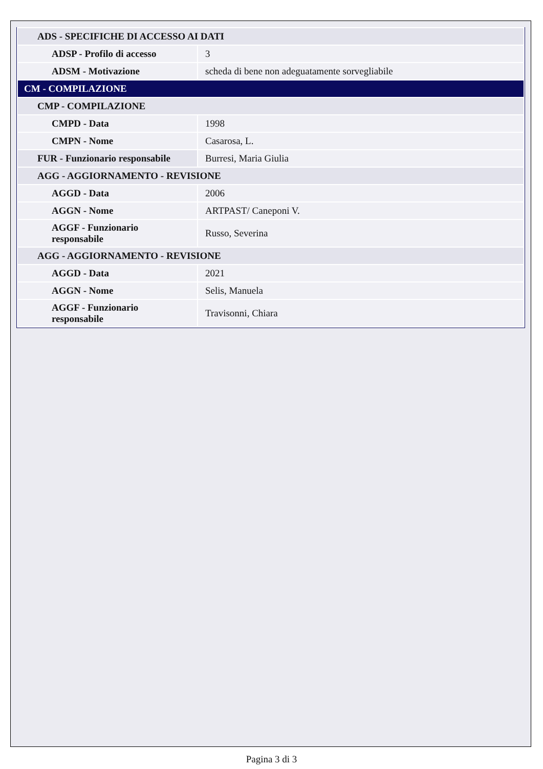| ADS - SPECIFICHE DI ACCESSO AI DATI | |
| ADSP - Profilo di accesso | 3 |
| ADSM - Motivazione | scheda di bene non adeguatamente sorvegliabile |
| CM - COMPILAZIONE | |
| CMP - COMPILAZIONE | |
| CMPD - Data | 1998 |
| CMPN - Nome | Casarosa, L. |
| FUR - Funzionario responsabile | Burresi, Maria Giulia |
| AGG - AGGIORNAMENTO - REVISIONE | |
| AGGD - Data | 2006 |
| AGGN - Nome | ARTPAST/ Caneponi V. |
| AGGF - Funzionario responsabile | Russo, Severina |
| AGG - AGGIORNAMENTO - REVISIONE | |
| AGGD - Data | 2021 |
| AGGN - Nome | Selis, Manuela |
| AGGF - Funzionario responsabile | Travisonni, Chiara |
Pagina 3 di 3